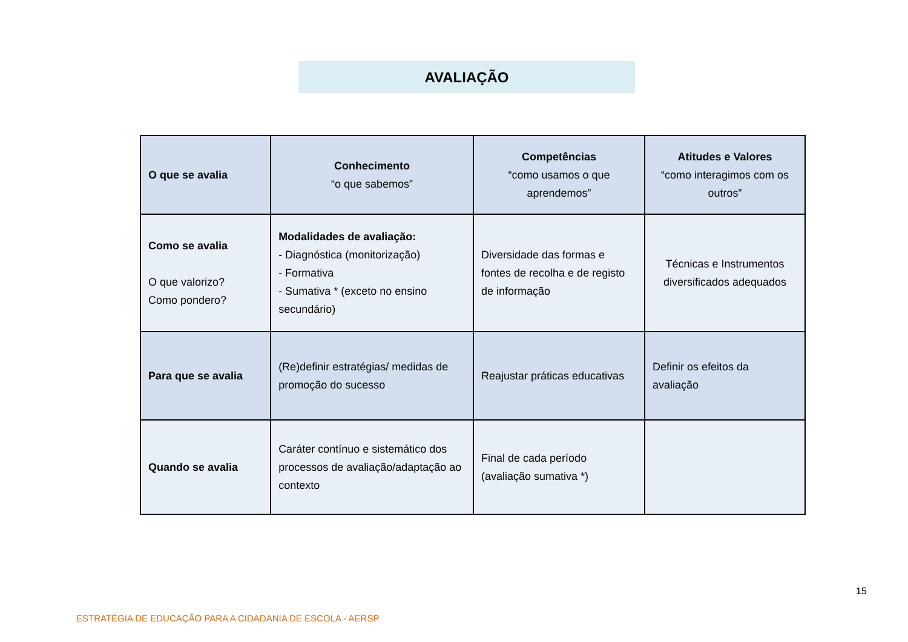AVALIAÇÃO
| O que se avalia | Conhecimento “o que sabemos” | Competências “como usamos o que aprendemos” | Atitudes e Valores “como interagimos com os outros” |
| Como se avalia O que valorizo? Como pondero? | Modalidades de avaliação: - Diagnóstica (monitorização) - Formativa - Sumativa * (exceto no ensino secundário) | Diversidade das formas e fontes de recolha e de registo de informação | Técnicas e Instrumentos diversificados adequados |
| Para que se avalia | (Re)definir estratégias/ medidas de promoção do sucesso | Reajustar práticas educativas | Definir os efeitos da avaliação |
| Quando se avalia | Caráter contínuo e sistemático dos processos de avaliação/adaptação ao contexto | Final de cada período (avaliação sumativa *) | |
15
ESTRATÉGIA DE EDUCAÇÃO PARA A CIDADANIA DE ESCOLA - AERSP